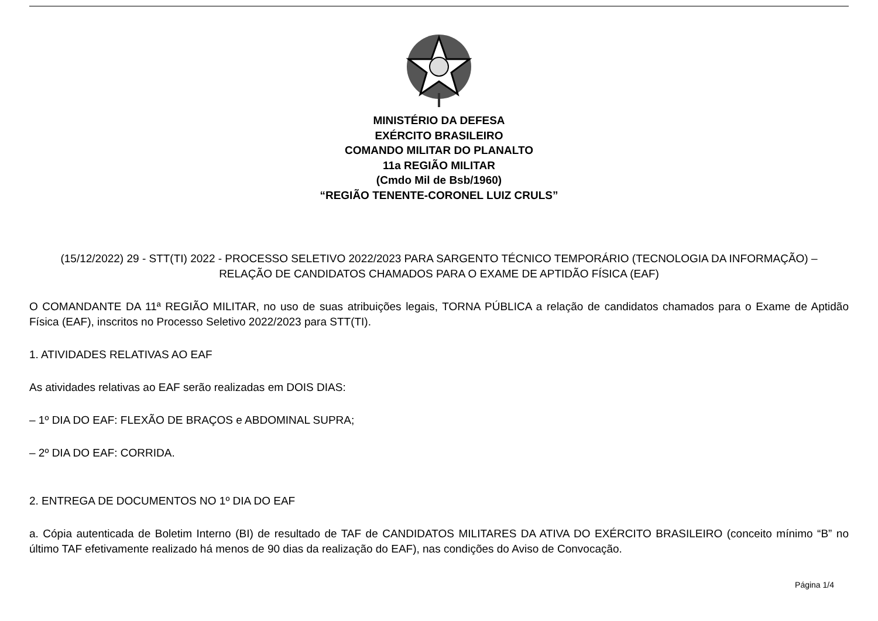MINISTÉRIO DA DEFESA
EXÉRCITO BRASILEIRO
COMANDO MILITAR DO PLANALTO
11a REGIÃO MILITAR
(Cmdo Mil de Bsb/1960)
“REGIÃO TENENTE-CORONEL LUIZ CRULS”
(15/12/2022) 29 - STT(TI) 2022 - PROCESSO SELETIVO 2022/2023 PARA SARGENTO TÉCNICO TEMPORÁRIO (TECNOLOGIA DA INFORMAÇÃO) – RELAÇÃO DE CANDIDATOS CHAMADOS PARA O EXAME DE APTIDÃO FÍSICA (EAF)
O COMANDANTE DA 11ª REGIÃO MILITAR, no uso de suas atribuições legais, TORNA PÚBLICA a relação de candidatos chamados para o Exame de Aptidão Física (EAF), inscritos no Processo Seletivo 2022/2023 para STT(TI).
1. ATIVIDADES RELATIVAS AO EAF
As atividades relativas ao EAF serão realizadas em DOIS DIAS:
– 1º DIA DO EAF: FLEXÃO DE BRAÇOS e ABDOMINAL SUPRA;
– 2º DIA DO EAF: CORRIDA.
2. ENTREGA DE DOCUMENTOS NO 1º DIA DO EAF
a. Cópia autenticada de Boletim Interno (BI) de resultado de TAF de CANDIDATOS MILITARES DA ATIVA DO EXÉRCITO BRASILEIRO (conceito mínimo “B” no último TAF efetivamente realizado há menos de 90 dias da realização do EAF), nas condições do Aviso de Convocação.
Página 1/4